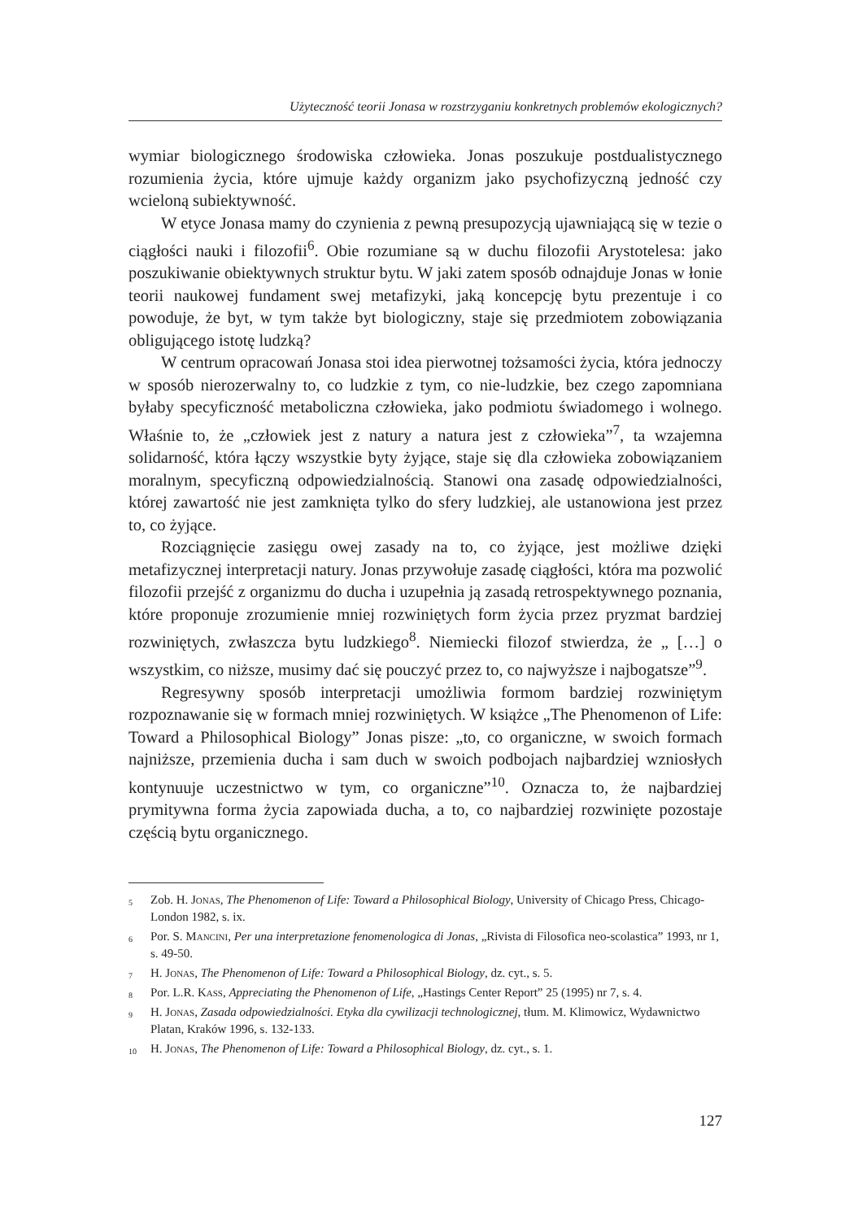Użyteczność teorii Jonasa w rozstrzyganiu konkretnych problemów ekologicznych?
wymiar biologicznego środowiska człowieka. Jonas poszukuje postdualistycznego rozumienia życia, które ujmuje każdy organizm jako psychofizyczną jedność czy wcieloną subiektywność.
W etyce Jonasa mamy do czynienia z pewną presupozycją ujawniającą się w tezie o ciągłości nauki i filozofii<sup>6</sup>. Obie rozumiane są w duchu filozofii Arystotelesa: jako poszukiwanie obiektywnych struktur bytu. W jaki zatem sposób odnajduje Jonas w łonie teorii naukowej fundament swej metafizyki, jaką koncepcję bytu prezentuje i co powoduje, że byt, w tym także byt biologiczny, staje się przedmiotem zobowiązania obligującego istotę ludzką?
W centrum opracowań Jonasa stoi idea pierwotnej tożsamości życia, która jednoczy w sposób nierozerwalny to, co ludzkie z tym, co nie-ludzkie, bez czego zapomniana byłaby specyficzność metaboliczna człowieka, jako podmiotu świadomego i wolnego. Właśnie to, że „człowiek jest z natury a natura jest z człowieka”<sup>7</sup>, ta wzajemna solidarność, która łączy wszystkie byty żyjące, staje się dla człowieka zobowiązaniem moralnym, specyficzną odpowiedzialnością. Stanowi ona zasadę odpowiedzialności, której zawartość nie jest zamknięta tylko do sfery ludzkiej, ale ustanowiona jest przez to, co żyjące.
Rozciągnięcie zasięgu owej zasady na to, co żyjące, jest możliwe dzięki metafizycznej interpretacji natury. Jonas przywołuje zasadę ciągłości, która ma pozwolić filozofii przejść z organizmu do ducha i uzupełnia ją zasadą retrospektywnego poznania, które proponuje zrozumienie mniej rozwiniętych form życia przez pryzmat bardziej rozwiniętych, zwłaszcza bytu ludzkiego<sup>8</sup>. Niemiecki filozof stwierdza, że „ […] o wszystkim, co niższe, musimy dać się pouczyć przez to, co najwyższe i najbogatsze”<sup>9</sup>.
Regresywny sposób interpretacji umożliwia formom bardziej rozwiniętym rozpoznawanie się w formach mniej rozwiniętych. W książce „The Phenomenon of Life: Toward a Philosophical Biology” Jonas pisze: „to, co organiczne, w swoich formach najniższe, przemienia ducha i sam duch w swoich podbojach najbardziej wzniosłych kontynuuje uczestnictwo w tym, co organiczne”<sup>10</sup>. Oznacza to, że najbardziej prymitywna forma życia zapowiada ducha, a to, co najbardziej rozwinięte pozostaje częścią bytu organicznego.
<sup>5</sup> Zob. H. Jonas, The Phenomenon of Life: Toward a Philosophical Biology, University of Chicago Press, Chicago-London 1982, s. ix.
<sup>6</sup> Por. S. Mancini, Per una interpretazione fenomenologica di Jonas, „Rivista di Filosofica neo-scolastica” 1993, nr 1, s. 49-50.
<sup>7</sup> H. Jonas, The Phenomenon of Life: Toward a Philosophical Biology, dz. cyt., s. 5.
<sup>8</sup> Por. L.R. Kass, Appreciating the Phenomenon of Life, „Hastings Center Report” 25 (1995) nr 7, s. 4.
<sup>9</sup> H. Jonas, Zasada odpowiedzialności. Etyka dla cywilizacji technologicznej, tłum. M. Klimowicz, Wydawnictwo Platan, Kraków 1996, s. 132-133.
<sup>10</sup> H. Jonas, The Phenomenon of Life: Toward a Philosophical Biology, dz. cyt., s. 1.
127